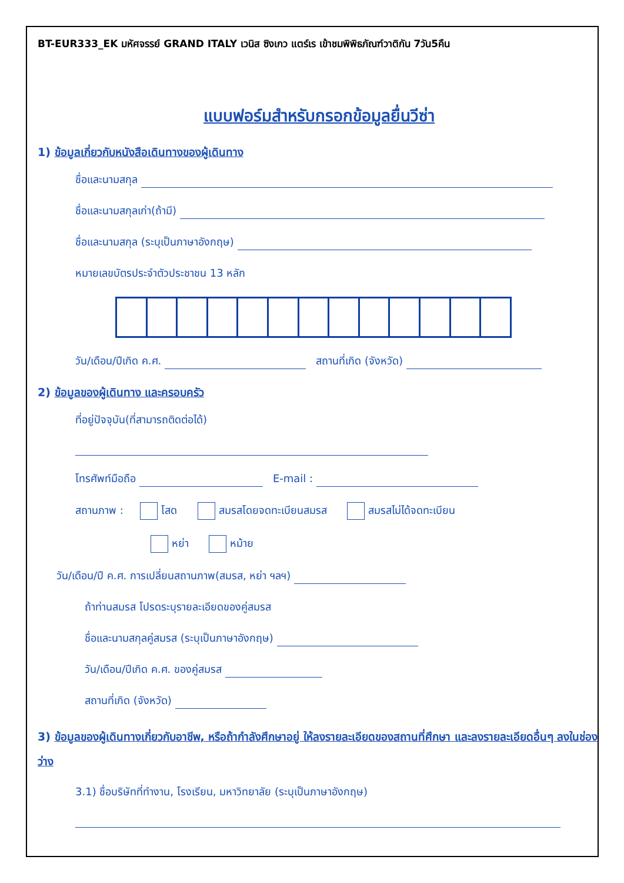BT-EUR333_EK มหัศจรรย์ GRAND ITALY เวนิส ซิงเกว แตร์เร เข้าชมพิพิธภัณฑ์วาติกัน 7วัน5คืน
แบบฟอร์มสำหรับกรอกข้อมูลยื่นวีซ่า
1) ข้อมูลเกี่ยวกับหนังสือเดินทางของผู้เดินทาง
ชื่อและนามสกุล
ชื่อและนามสกุลเก่า(ถ้ามี)
ชื่อและนามสกุล (ระบุเป็นภาษาอังกฤษ)
หมายเลขบัตรประจำตัวประชาชน 13 หลัก
วัน/เดือน/ปีเกิด ค.ศ. สถานที่เกิด (จังหวัด)
2) ข้อมูลของผู้เดินทาง และครอบครัว
ที่อยู่ปัจจุบัน(ที่สามารถติดต่อได้)
โทรศัพท์มือถือ E-mail :
สถานภาพ : โสด สมรสโดยจดทะเบียนสมรส สมรสไม่ได้จดทะเบียน
หย่า หม้าย
วัน/เดือน/ปี ค.ศ. การเปลี่ยนสถานภาพ(สมรส, หย่า ฯลฯ)
ถ้าท่านสมรส โปรดระบุรายละเอียดของคู่สมรส
ชื่อและนามสกุลคู่สมรส (ระบุเป็นภาษาอังกฤษ)
วัน/เดือน/ปีเกิด ค.ศ. ของคู่สมรส
สถานที่เกิด (จังหวัด)
3) ข้อมูลของผู้เดินทางเกี่ยวกับอาชีพ, หรือถ้ากำลังศึกษาอยู่ ให้ลงรายละเอียดของสถานที่ศึกษา และลงรายละเอียดอื่นๆ ลงในช่องว่าง
3.1) ชื่อบริษัทที่ทำงาน, โรงเรียน, มหาวิทยาลัย (ระบุเป็นภาษาอังกฤษ)